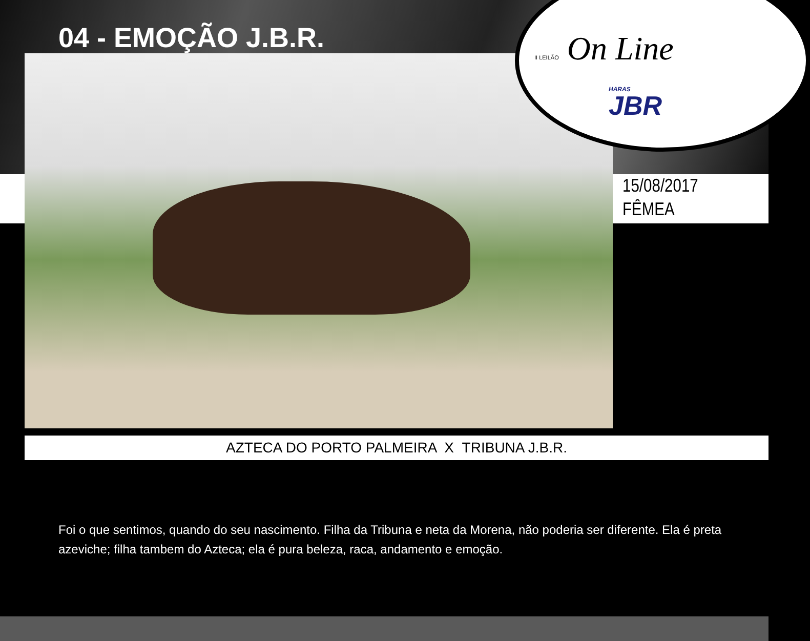04 - EMOÇÃO J.B.R.
II LEILÃO On Line
HARAS
JBR
15/08/2017
FÊMEA
AZTECA DO PORTO PALMEIRA X TRIBUNA J.B.R.
Foi o que sentimos, quando do seu nascimento. Filha da Tribuna e neta da Morena, não poderia ser diferente. Ela é preta azeviche; filha tambem do Azteca; ela é pura beleza, raca, andamento e emoção.